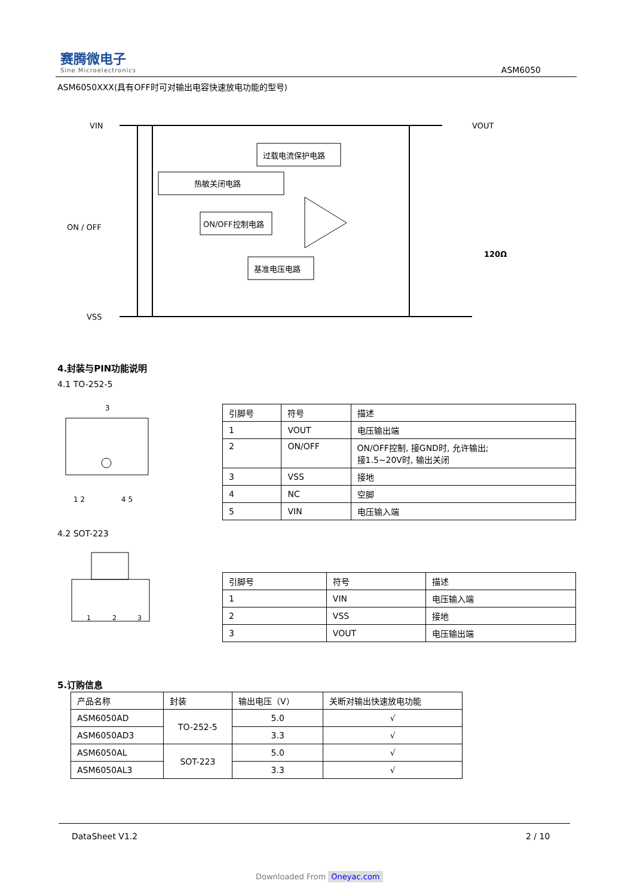赛腾微电子
Sine Microelectronics
ASM6050
ASM6050XXX(具有OFF时可对输出电容快速放电功能的型号)
VIN
VOUT
ON / OFF
VSS
过载电流保护电路
热敏关闭电路
ON/OFF控制电路
基准电压电路
120Ω
4.封装与PIN功能说明
4.1 TO-252-5
3
1 2
4 5
| 引脚号 | 符号 | 描述 |
| 1 | VOUT | 电压输出端 |
| 2 | ON/OFF | ON/OFF控制, 接GND时, 允许输出; 接1.5~20V时, 输出关闭 |
| 3 | VSS | 接地 |
| 4 | NC | 空脚 |
| 5 | VIN | 电压输入端 |
4.2 SOT-223
1
2
3
| 引脚号 | 符号 | 描述 |
| 1 | VIN | 电压输入端 |
| 2 | VSS | 接地 |
| 3 | VOUT | 电压输出端 |
5.订购信息
| 产品名称 | 封装 | 输出电压（V） | 关断对输出快速放电功能 |
| ASM6050AD | TO-252-5 | 5.0 | √ |
| ASM6050AD3 | | 3.3 | √ |
| ASM6050AL | SOT-223 | 5.0 | √ |
| ASM6050AL3 | | 3.3 | √ |
DataSheet V1.2 2 / 10
Downloaded From Oneyac.com